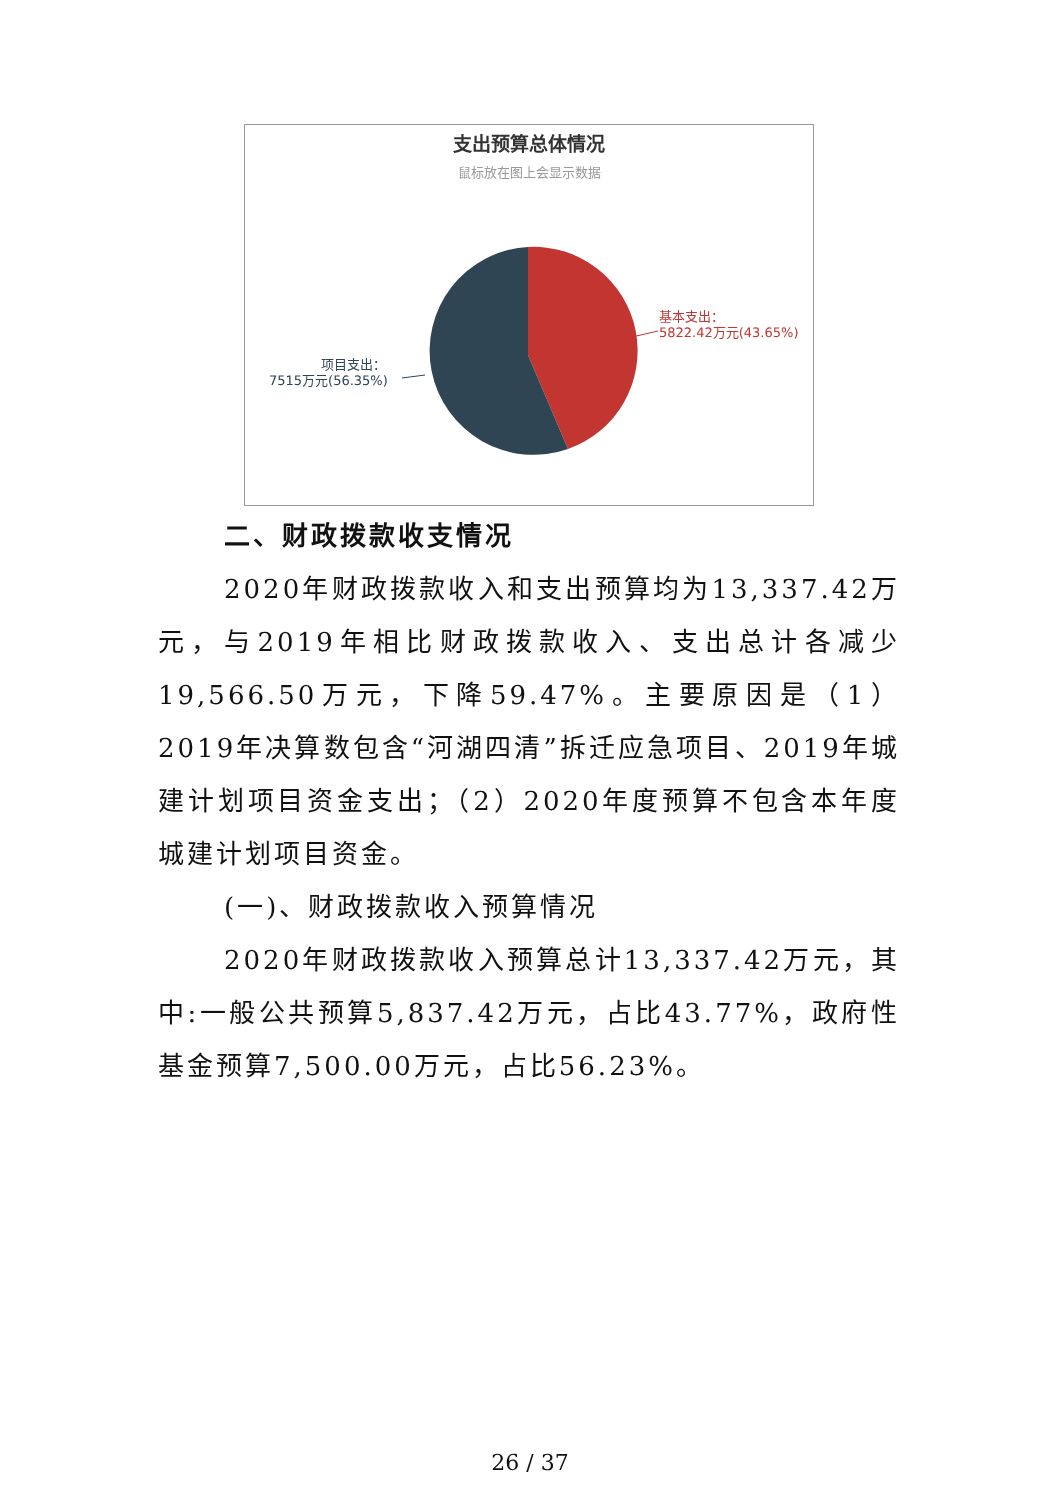支出预算总体情况
鼠标放在图上会显示数据
基本支出：
5822.42万元(43.65%)
项目支出：
7515万元(56.35%)
二、财政拨款收支情况
2020年财政拨款收入和支出预算均为13,337.42万元，与2019年相比财政拨款收入、支出总计各减少19,566.50万元，下降59.47%。主要原因是（1）2019年决算数包含“河湖四清”拆迁应急项目、2019年城建计划项目资金支出；（2）2020年度预算不包含本年度城建计划项目资金。
(一)、财政拨款收入预算情况
2020年财政拨款收入预算总计13,337.42万元，其中:一般公共预算5,837.42万元，占比43.77%，政府性基金预算7,500.00万元，占比56.23%。
26 / 37